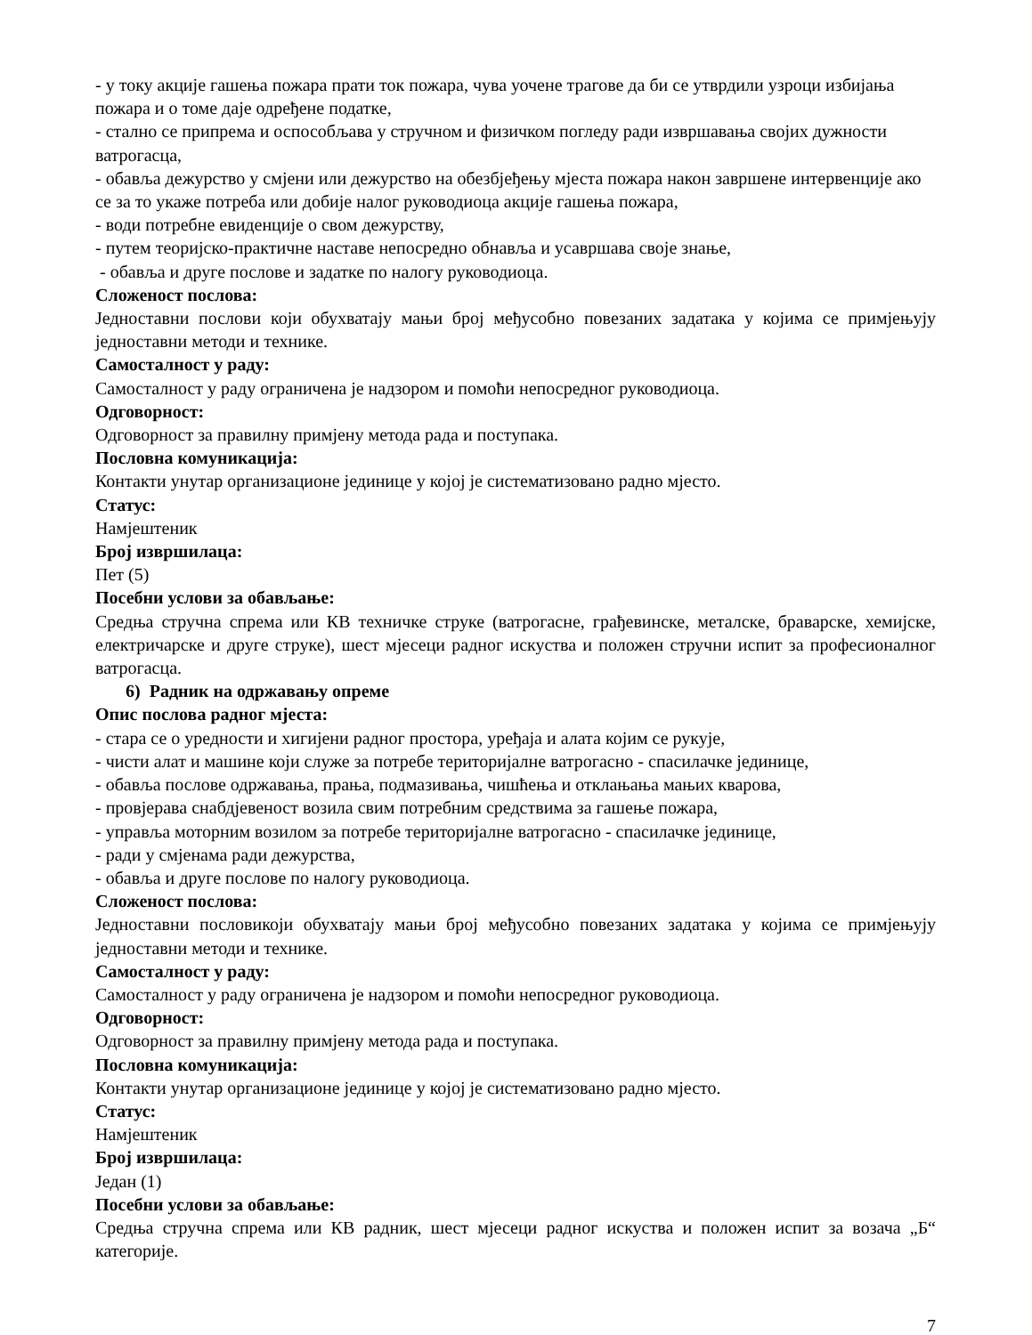- у току акције гашења пожара прати ток пожара, чува уочене трагове да би се утврдили узроци избијања пожара и о томе даје одређене податке,
- стално се припрема и оспособљава у стручном и физичком погледу ради извршавања својих дужности ватрогасца,
- обавља дежурство у смјени или дежурство на обезбјеђењу мјеста пожара након завршене интервенције ако се за то укаже потреба или добије налог руководиоца акције гашења пожара,
- води потребне евиденције о свом дежурству,
- путем теоријско-практичне наставе непосредно обнавља и усавршава своје знање,
- обавља и друге послове и задатке по налогу руководиоца.
Сложеност послова:
Једноставни послови који обухватају мањи број међусобно повезаних задатака у којима се примјењују једноставни методи и технике.
Самосталност у раду:
Самосталност у раду ограничена је надзором и помоћи непосредног руководиоца.
Одговорност:
Одговорност за правилну примјену метода рада и поступака.
Пословна комуникација:
Контакти унутар организационе јединице у којој је систематизовано радно мјесто.
Статус:
Намјештеник
Број извршилаца:
Пет (5)
Посебни услови за обављање:
Средња стручна спрема или КВ техничке струке (ватрогасне, грађевинске, металске, браварске, хемијске, електричарске и друге струке), шест мјесеци радног искуства и положен стручни испит за професионалног ватрогасца.
6) Радник на одржавању опреме
Опис послова радног мјеста:
- стара се о уредности и хигијени радног простора, уређаја и алата којим се рукује,
- чисти алат и машине који служе за потребе територијалне ватрогасно - спасилачке јединице,
- обавља послове одржавања, прања, подмазивања, чишћења и отклањања мањих кварова,
- провјерава снабдјевеност возила свим потребним средствима за гашење пожара,
- управља моторним возилом за потребе територијалне ватрогасно - спасилачке јединице,
- ради у смјенама ради дежурства,
- обавља и друге послове по налогу руководиоца.
Сложеност послова:
Једноставни пословикоји обухватају мањи број међусобно повезаних задатака у којима се примјењују једноставни методи и технике.
Самосталност у раду:
Самосталност у раду ограничена је надзором и помоћи непосредног руководиоца.
Одговорност:
Одговорност за правилну примјену метода рада и поступака.
Пословна комуникација:
Контакти унутар организационе јединице у којој је систематизовано радно мјесто.
Статус:
Намјештеник
Број извршилаца:
Један (1)
Посебни услови за обављање:
Средња стручна спрема или КВ радник, шест мјесеци радног искуства и положен испит за возача „Б“ категорије.
7